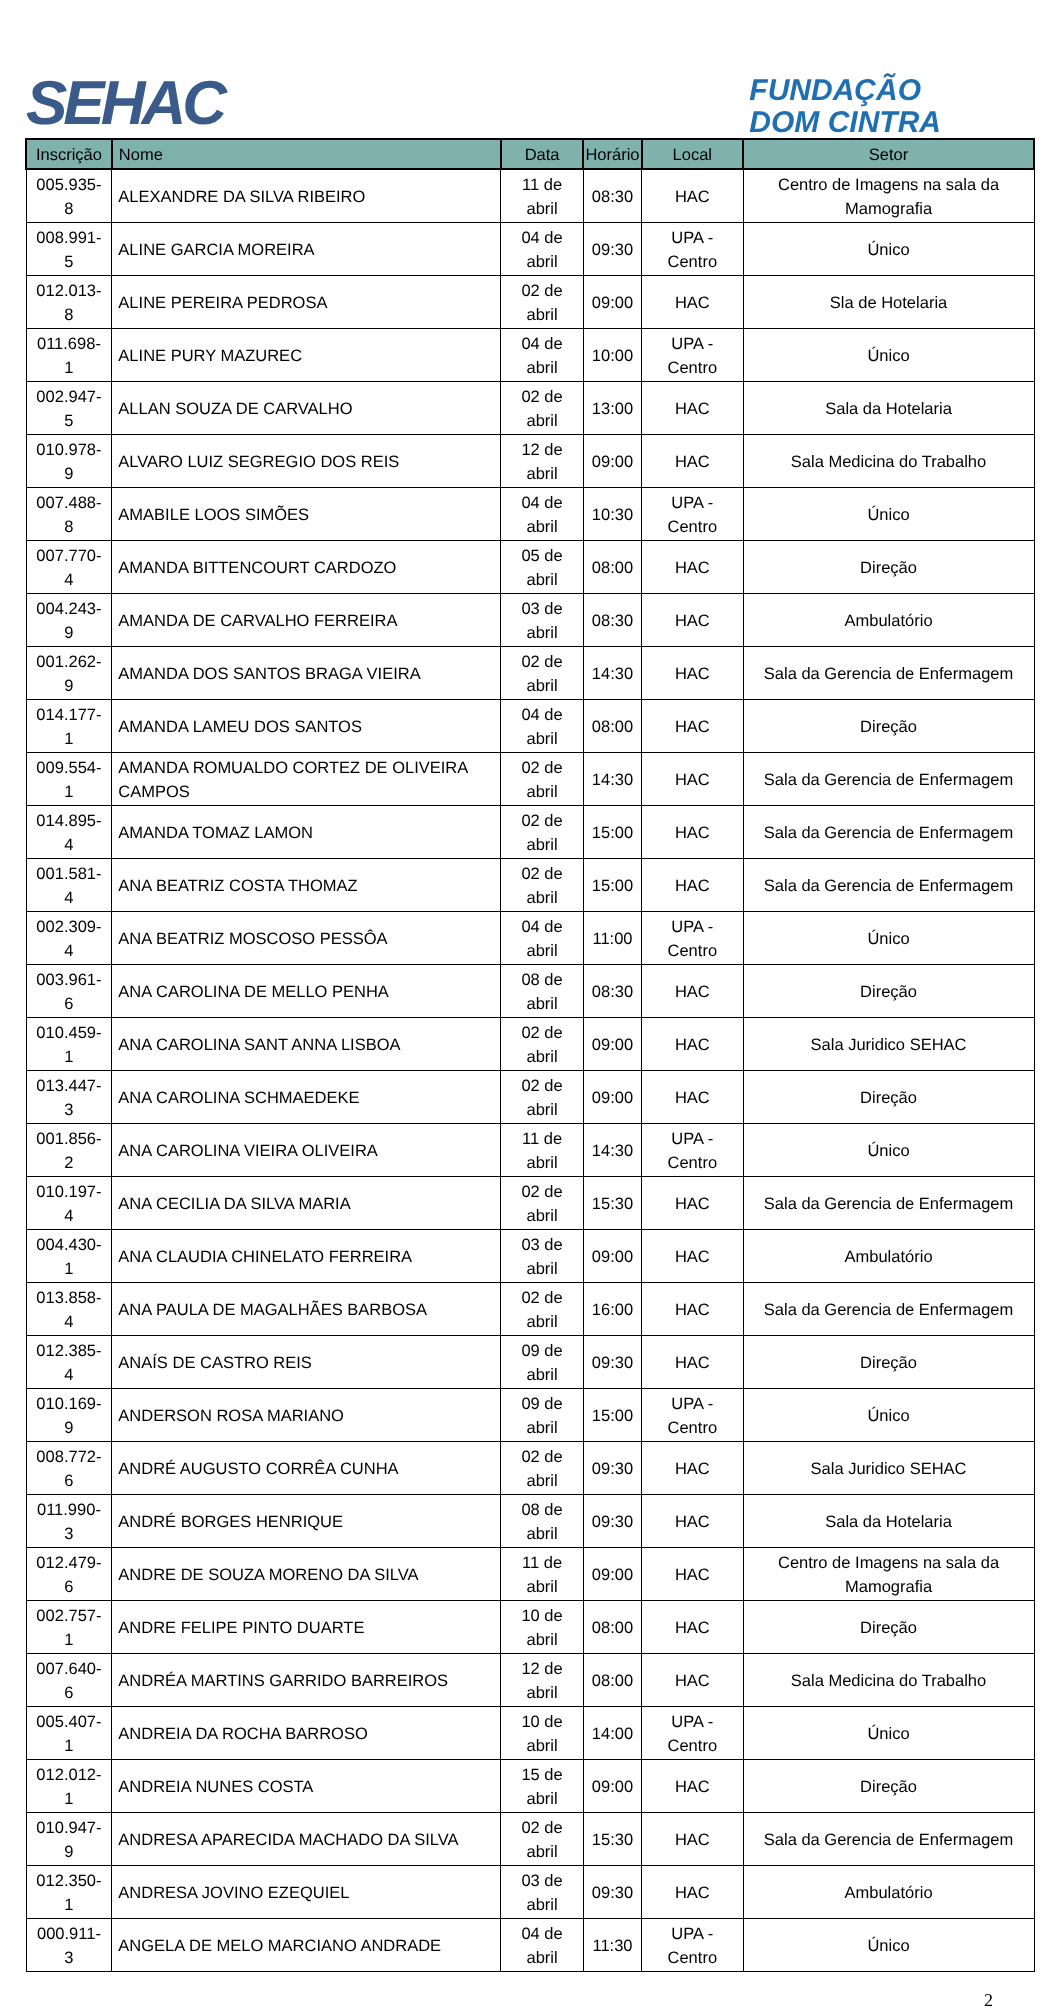SEHAC
FUNDAÇÃO
DOM CINTRA
| Inscrição | Nome | Data | Horário | Local | Setor |
| --- | --- | --- | --- | --- | --- |
| 005.935-8 | ALEXANDRE DA SILVA RIBEIRO | 11 de abril | 08:30 | HAC | Centro de Imagens na sala da Mamografia |
| 008.991-5 | ALINE GARCIA MOREIRA | 04 de abril | 09:30 | UPA - Centro | Único |
| 012.013-8 | ALINE PEREIRA PEDROSA | 02 de abril | 09:00 | HAC | Sla de Hotelaria |
| 011.698-1 | ALINE PURY MAZUREC | 04 de abril | 10:00 | UPA - Centro | Único |
| 002.947-5 | ALLAN SOUZA DE CARVALHO | 02 de abril | 13:00 | HAC | Sala da Hotelaria |
| 010.978-9 | ALVARO LUIZ SEGREGIO DOS REIS | 12 de abril | 09:00 | HAC | Sala Medicina do Trabalho |
| 007.488-8 | AMABILE LOOS SIMÕES | 04 de abril | 10:30 | UPA - Centro | Único |
| 007.770-4 | AMANDA BITTENCOURT CARDOZO | 05 de abril | 08:00 | HAC | Direção |
| 004.243-9 | AMANDA DE CARVALHO FERREIRA | 03 de abril | 08:30 | HAC | Ambulatório |
| 001.262-9 | AMANDA DOS SANTOS BRAGA VIEIRA | 02 de abril | 14:30 | HAC | Sala da Gerencia de Enfermagem |
| 014.177-1 | AMANDA LAMEU DOS SANTOS | 04 de abril | 08:00 | HAC | Direção |
| 009.554-1 | AMANDA ROMUALDO CORTEZ DE OLIVEIRA CAMPOS | 02 de abril | 14:30 | HAC | Sala da Gerencia de Enfermagem |
| 014.895-4 | AMANDA TOMAZ LAMON | 02 de abril | 15:00 | HAC | Sala da Gerencia de Enfermagem |
| 001.581-4 | ANA BEATRIZ COSTA THOMAZ | 02 de abril | 15:00 | HAC | Sala da Gerencia de Enfermagem |
| 002.309-4 | ANA BEATRIZ MOSCOSO PESSÔA | 04 de abril | 11:00 | UPA - Centro | Único |
| 003.961-6 | ANA CAROLINA DE MELLO PENHA | 08 de abril | 08:30 | HAC | Direção |
| 010.459-1 | ANA CAROLINA SANT ANNA LISBOA | 02 de abril | 09:00 | HAC | Sala Juridico SEHAC |
| 013.447-3 | ANA CAROLINA SCHMAEDEKE | 02 de abril | 09:00 | HAC | Direção |
| 001.856-2 | ANA CAROLINA VIEIRA OLIVEIRA | 11 de abril | 14:30 | UPA - Centro | Único |
| 010.197-4 | ANA CECILIA DA SILVA MARIA | 02 de abril | 15:30 | HAC | Sala da Gerencia de Enfermagem |
| 004.430-1 | ANA CLAUDIA CHINELATO FERREIRA | 03 de abril | 09:00 | HAC | Ambulatório |
| 013.858-4 | ANA PAULA DE MAGALHÃES BARBOSA | 02 de abril | 16:00 | HAC | Sala da Gerencia de Enfermagem |
| 012.385-4 | ANAÍS DE CASTRO REIS | 09 de abril | 09:30 | HAC | Direção |
| 010.169-9 | ANDERSON ROSA MARIANO | 09 de abril | 15:00 | UPA - Centro | Único |
| 008.772-6 | ANDRÉ AUGUSTO CORRÊA CUNHA | 02 de abril | 09:30 | HAC | Sala Juridico SEHAC |
| 011.990-3 | ANDRÉ BORGES HENRIQUE | 08 de abril | 09:30 | HAC | Sala da Hotelaria |
| 012.479-6 | ANDRE DE SOUZA MORENO DA SILVA | 11 de abril | 09:00 | HAC | Centro de Imagens na sala da Mamografia |
| 002.757-1 | ANDRE FELIPE PINTO DUARTE | 10 de abril | 08:00 | HAC | Direção |
| 007.640-6 | ANDRÉA MARTINS GARRIDO BARREIROS | 12 de abril | 08:00 | HAC | Sala Medicina do Trabalho |
| 005.407-1 | ANDREIA DA ROCHA BARROSO | 10 de abril | 14:00 | UPA - Centro | Único |
| 012.012-1 | ANDREIA NUNES COSTA | 15 de abril | 09:00 | HAC | Direção |
| 010.947-9 | ANDRESA APARECIDA MACHADO DA SILVA | 02 de abril | 15:30 | HAC | Sala da Gerencia de Enfermagem |
| 012.350-1 | ANDRESA JOVINO EZEQUIEL | 03 de abril | 09:30 | HAC | Ambulatório |
| 000.911-3 | ANGELA DE MELO MARCIANO ANDRADE | 04 de abril | 11:30 | UPA - Centro | Único |
2